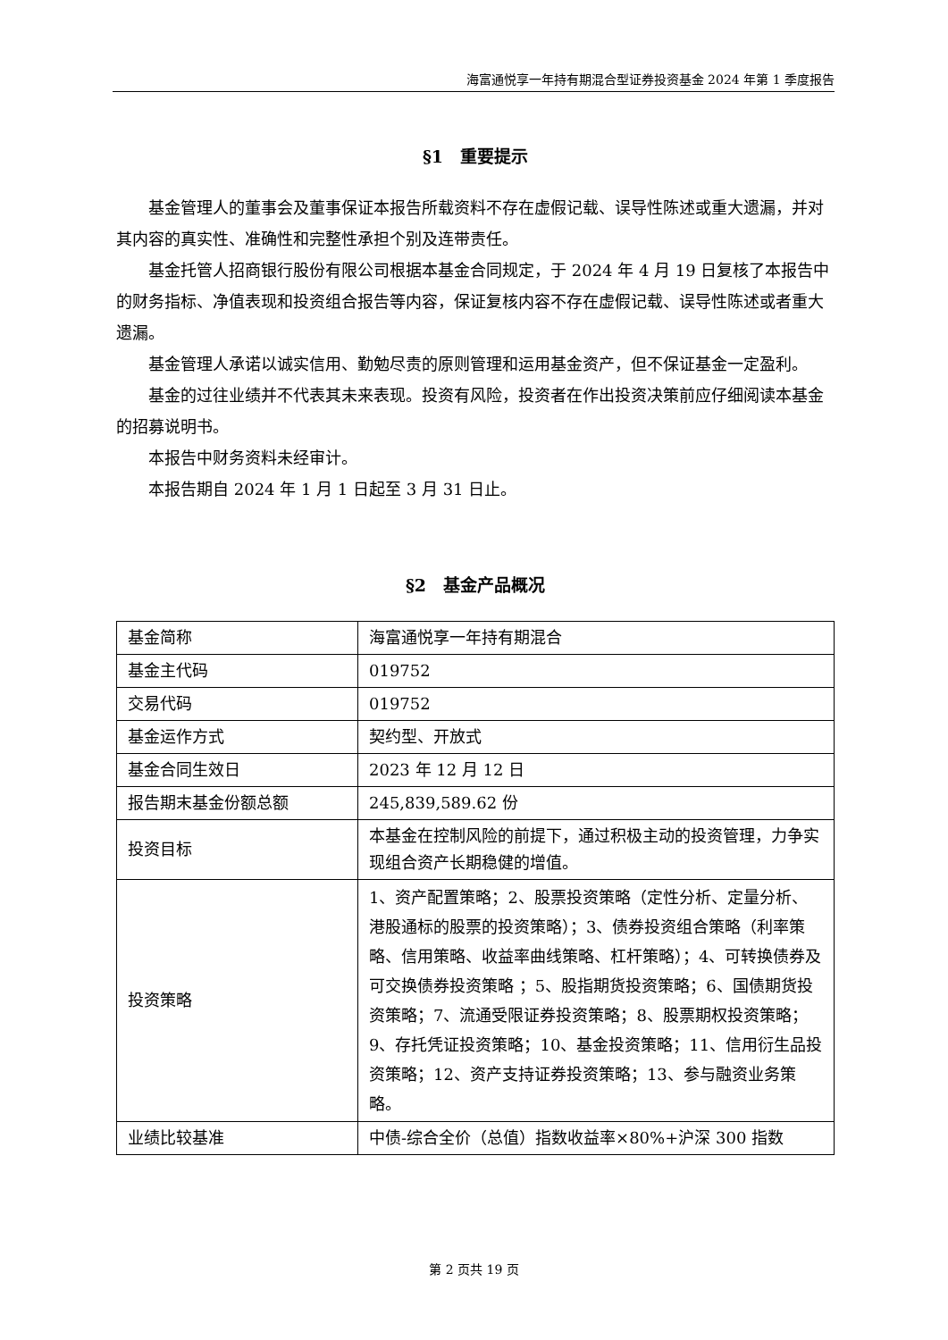海富通悦享一年持有期混合型证券投资基金 2024 年第 1 季度报告
§1　重要提示
基金管理人的董事会及董事保证本报告所载资料不存在虚假记载、误导性陈述或重大遗漏，并对其内容的真实性、准确性和完整性承担个别及连带责任。
基金托管人招商银行股份有限公司根据本基金合同规定，于 2024 年 4 月 19 日复核了本报告中的财务指标、净值表现和投资组合报告等内容，保证复核内容不存在虚假记载、误导性陈述或者重大遗漏。
基金管理人承诺以诚实信用、勤勉尽责的原则管理和运用基金资产，但不保证基金一定盈利。
基金的过往业绩并不代表其未来表现。投资有风险，投资者在作出投资决策前应仔细阅读本基金的招募说明书。
本报告中财务资料未经审计。
本报告期自 2024 年 1 月 1 日起至 3 月 31 日止。
§2　基金产品概况
| 基金简称 | 海富通悦享一年持有期混合 |
| 基金主代码 | 019752 |
| 交易代码 | 019752 |
| 基金运作方式 | 契约型、开放式 |
| 基金合同生效日 | 2023 年 12 月 12 日 |
| 报告期末基金份额总额 | 245,839,589.62 份 |
| 投资目标 | 本基金在控制风险的前提下，通过积极主动的投资管理，力争实现组合资产长期稳健的增值。 |
| 投资策略 | 1、资产配置策略；2、股票投资策略（定性分析、定量分析、港股通标的股票的投资策略）；3、债券投资组合策略（利率策略、信用策略、收益率曲线策略、杠杆策略）；4、可转换债券及可交换债券投资策略 ；5、股指期货投资策略；6、国债期货投资策略；7、流通受限证券投资策略；8、股票期权投资策略；9、存托凭证投资策略；10、基金投资策略；11、信用衍生品投资策略；12、资产支持证券投资策略；13、参与融资业务策略。 |
| 业绩比较基准 | 中债-综合全价（总值）指数收益率×80%+沪深 300 指数 |
第 2 页共 19 页